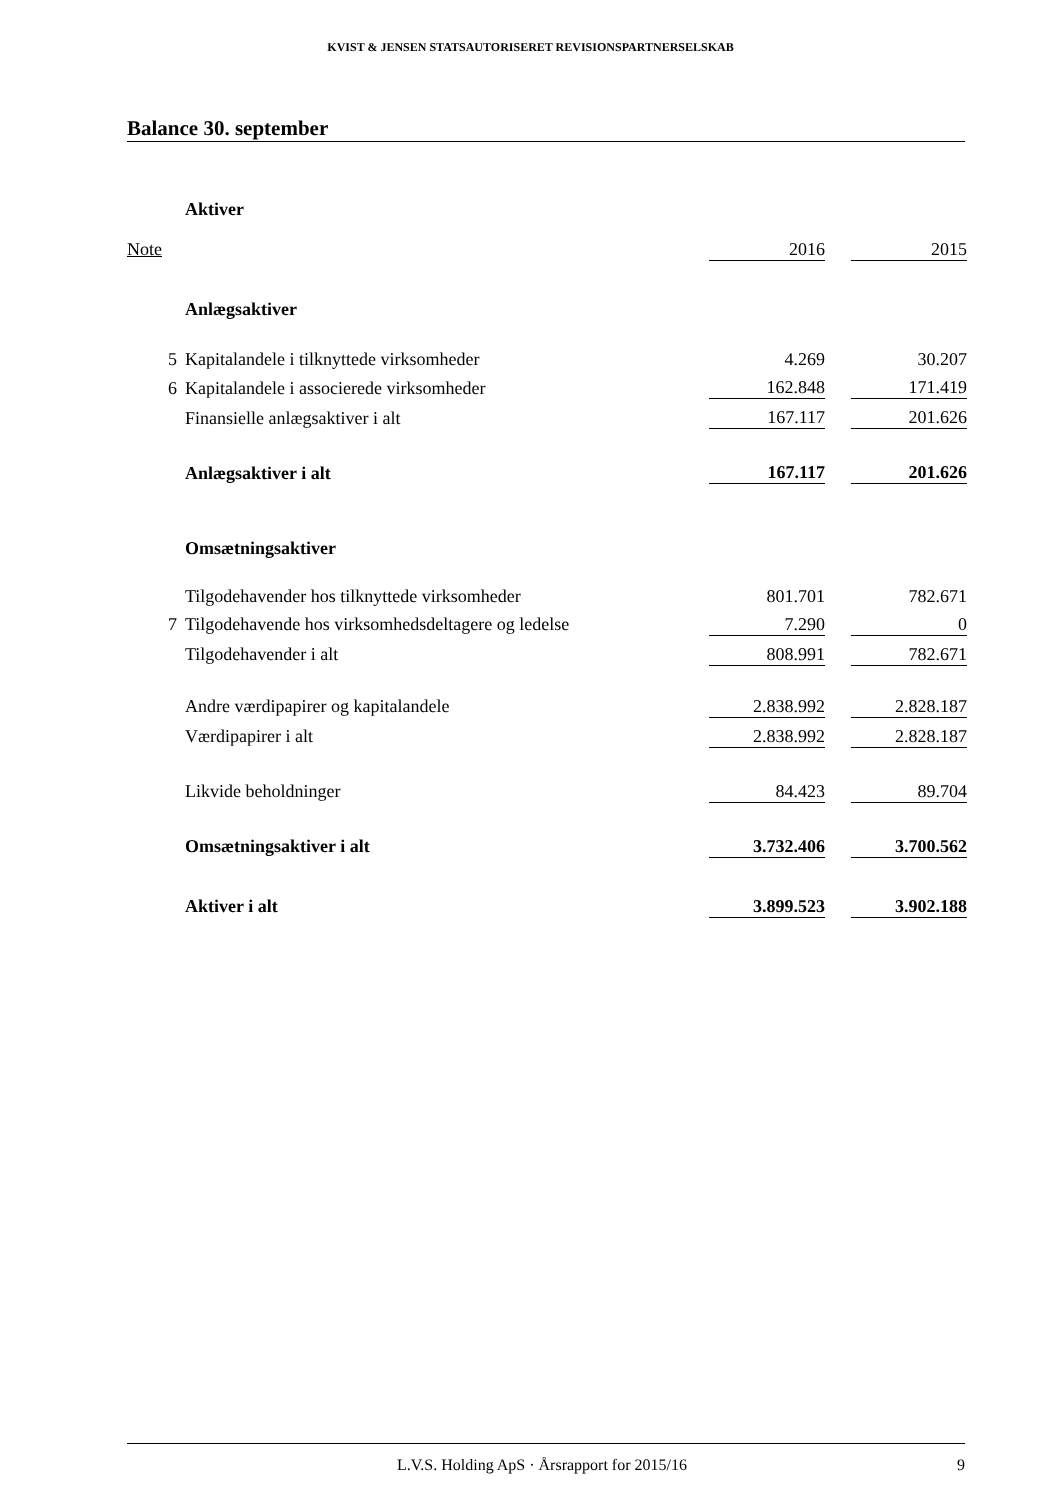KVIST & JENSEN STATSAUTORISERET REVISIONSPARTNERSELSKAB
Balance 30. september
| | Aktiver | | | |
| Note | | 2016 | | 2015 |
| | Anlægsaktiver | | | |
| 5 | Kapitalandele i tilknyttede virksomheder | 4.269 | | 30.207 |
| 6 | Kapitalandele i associerede virksomheder | 162.848 | | 171.419 |
| | Finansielle anlægsaktiver i alt | 167.117 | | 201.626 |
| | Anlægsaktiver i alt | 167.117 | | 201.626 |
| | Omsætningsaktiver | | | |
| | Tilgodehavender hos tilknyttede virksomheder | 801.701 | | 782.671 |
| 7 | Tilgodehavende hos virksomhedsdeltagere og ledelse | 7.290 | | 0 |
| | Tilgodehavender i alt | 808.991 | | 782.671 |
| | Andre værdipapirer og kapitalandele | 2.838.992 | | 2.828.187 |
| | Værdipapirer i alt | 2.838.992 | | 2.828.187 |
| | Likvide beholdninger | 84.423 | | 89.704 |
| | Omsætningsaktiver i alt | 3.732.406 | | 3.700.562 |
| | Aktiver i alt | 3.899.523 | | 3.902.188 |
L.V.S. Holding ApS · Årsrapport for 2015/16 9